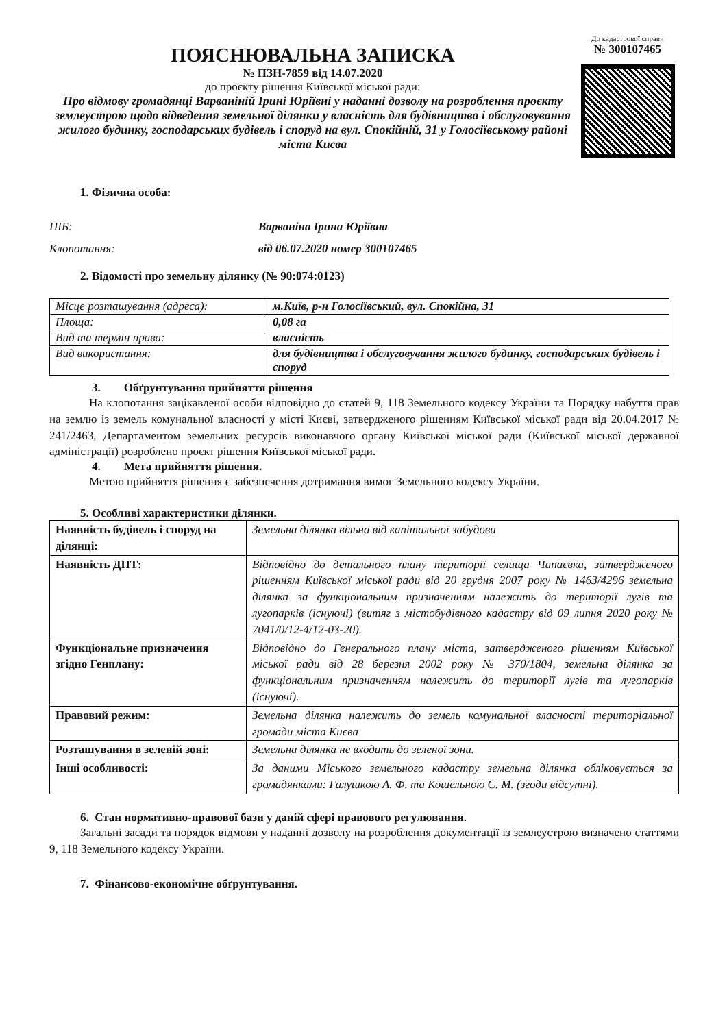ПОЯСНЮВАЛЬНА ЗАПИСКА
№ ПЗН-7859 від 14.07.2020
до проєкту рішення Київської міської ради:
Про відмову громадянці Варваніній Ірині Юріївні у наданні дозволу на розроблення проєкту землеустрою щодо відведення земельної ділянки у власність для будівництва і обслуговування жилого будинку, господарських будівель і споруд на вул. Спокійній, 31 у Голосіївському районі міста Києва
До кадастрової справи
№ 300107465
1. Фізична особа:
ПІБ: Варваніна Ірина Юріївна
Клопотання: від 06.07.2020 номер 300107465
2. Відомості про земельну ділянку (№ 90:074:0123)
| Місце розташування (адреса): | м.Київ, р-н Голосіївський, вул. Спокійна, 31 |
| Площа: | 0,08 га |
| Вид та термін права: | власність |
| Вид використання: | для будівництва і обслуговування жилого будинку, господарських будівель і споруд |
3. Обґрунтування прийняття рішення
На клопотання зацікавленої особи відповідно до статей 9, 118 Земельного кодексу України та Порядку набуття прав на землю із земель комунальної власності у місті Києві, затвердженого рішенням Київської міської ради від 20.04.2017 № 241/2463, Департаментом земельних ресурсів виконавчого органу Київської міської ради (Київської міської державної адміністрації) розроблено проєкт рішення Київської міської ради.
4. Мета прийняття рішення.
Метою прийняття рішення є забезпечення дотримання вимог Земельного кодексу України.
5. Особливі характеристики ділянки.
| Наявність будівель і споруд на ділянці: | Земельна ділянка вільна від капітальної забудови |
| Наявність ДПТ: | Відповідно до детального плану території селища Чапаєвка, затвердженого рішенням Київської міської ради від 20 грудня 2007 року № 1463/4296 земельна ділянка за функціональним призначенням належить до території лугів та лугопарків (існуючі) (витяг з містобудівного кадастру від 09 липня 2020 року № 7041/0/12-4/12-03-20). |
| Функціональне призначення згідно Генплану: | Відповідно до Генерального плану міста, затвердженого рішенням Київської міської ради від 28 березня 2002 року № 370/1804, земельна ділянка за функціональним призначенням належить до території лугів та лугопарків (існуючі). |
| Правовий режим: | Земельна ділянка належить до земель комунальної власності територіальної громади міста Києва |
| Розташування в зеленій зоні: | Земельна ділянка не входить до зеленої зони. |
| Інші особливості: | За даними Міського земельного кадастру земельна ділянка обліковується за громадянками: Галушкою А. Ф. та Кошельною С. М. (згоди відсутні). |
6. Стан нормативно-правової бази у даній сфері правового регулювання.
Загальні засади та порядок відмови у наданні дозволу на розроблення документації із землеустрою визначено статтями 9, 118 Земельного кодексу України.
7. Фінансово-економічне обґрунтування.